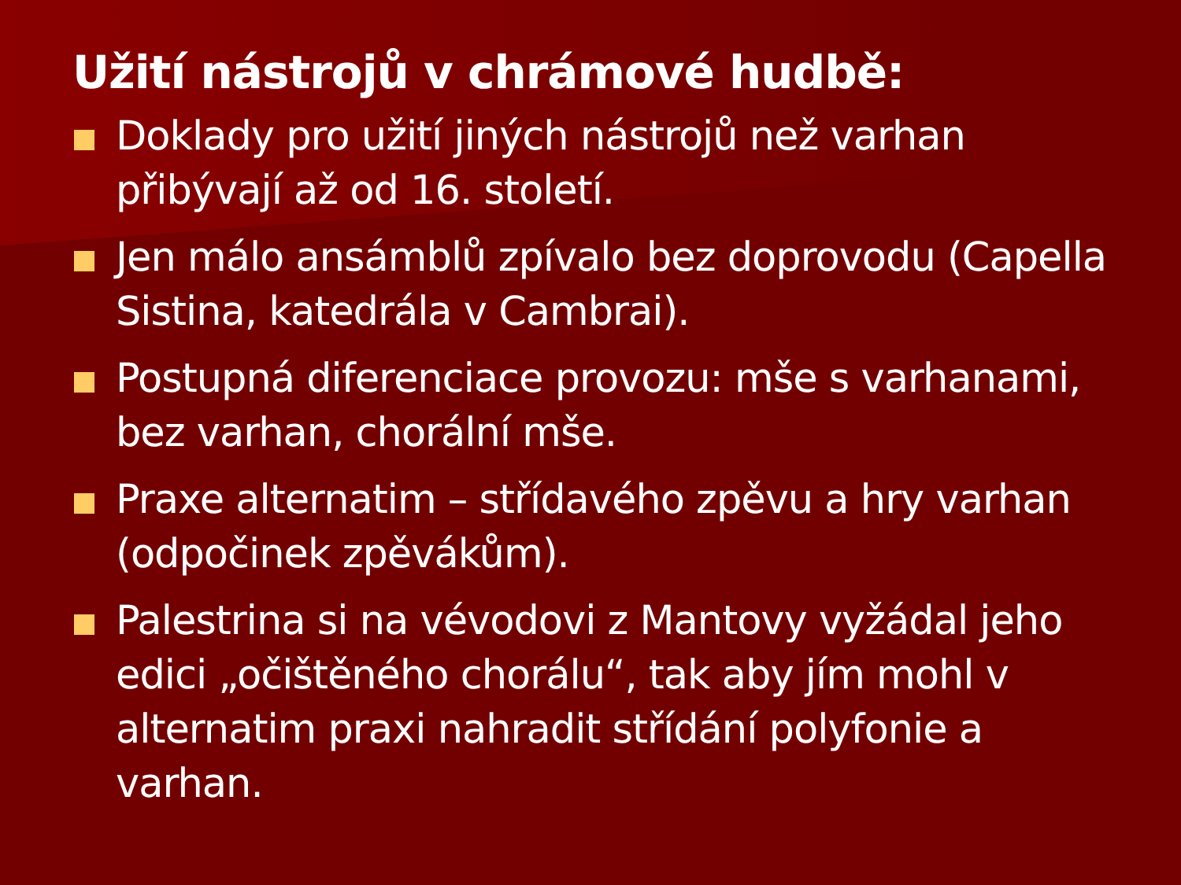Užití nástrojů v chrámové hudbě:
Doklady pro užití jiných nástrojů než varhan přibývají až od 16. století.
Jen málo ansámblů zpívalo bez doprovodu (Capella Sistina, katedrála v Cambrai).
Postupná diferenciace provozu: mše s varhanami, bez varhan, chorální mše.
Praxe alternatim – střídavého zpěvu a hry varhan (odpočinek zpěvákům).
Palestrina si na vévodovi z Mantovy vyžádal jeho edici „očištěného chorálu“, tak aby jím mohl v alternatim praxi nahradit střídání polyfonie a varhan.